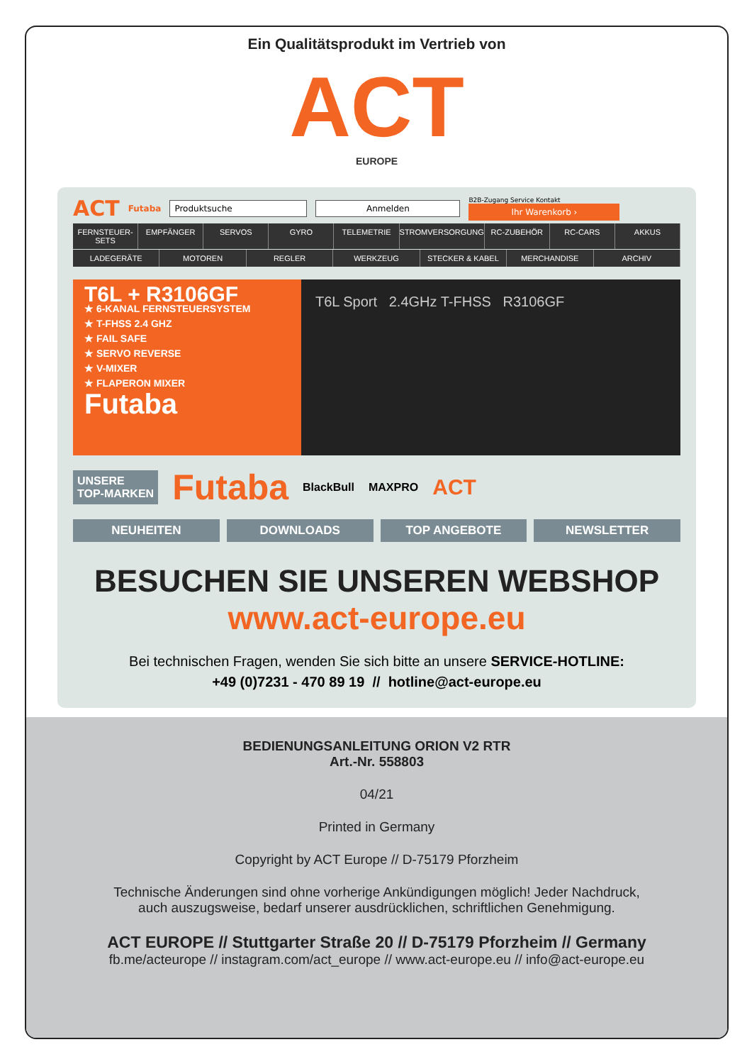Ein Qualitätsprodukt im Vertrieb von
ACT
EUROPE
ACT Futaba Produktsuche Anmelden
B2B-Zugang Service Kontakt
Ihr Warenkorb ›
FERNSTEUER-SETS EMPFÄNGER SERVOS GYRO TELEMETRIE STROMVERSORGUNG RC-ZUBEHÖR RC-CARS AKKUS
LADEGERÄTE MOTOREN REGLER WERKZEUG STECKER & KABEL MERCHANDISE ARCHIV
T6L + R3106GF
★ 6-KANAL FERNSTEUERSYSTEM
★ T-FHSS 2.4 GHZ
★ FAIL SAFE
★ SERVO REVERSE
★ V-MIXER
★ FLAPERON MIXER
Futaba
T6L Sport 2.4GHz T-FHSS R3106GF
UNSERE
TOP-MARKEN Futaba BlackBull MAXPRO ACT
NEUHEITEN DOWNLOADS TOP ANGEBOTE NEWSLETTER
BESUCHEN SIE UNSEREN WEBSHOP
www.act-europe.eu
Bei technischen Fragen, wenden Sie sich bitte an unsere SERVICE-HOTLINE:
+49 (0)7231 - 470 89 19 // hotline@act-europe.eu
BEDIENUNGSANLEITUNG ORION V2 RTR
Art.-Nr. 558803
04/21
Printed in Germany
Copyright by ACT Europe // D-75179 Pforzheim
Technische Änderungen sind ohne vorherige Ankündigungen möglich! Jeder Nachdruck,
auch auszugsweise, bedarf unserer ausdrücklichen, schriftlichen Genehmigung.
ACT EUROPE // Stuttgarter Straße 20 // D-75179 Pforzheim // Germany
fb.me/acteurope // instagram.com/act_europe // www.act-europe.eu // info@act-europe.eu